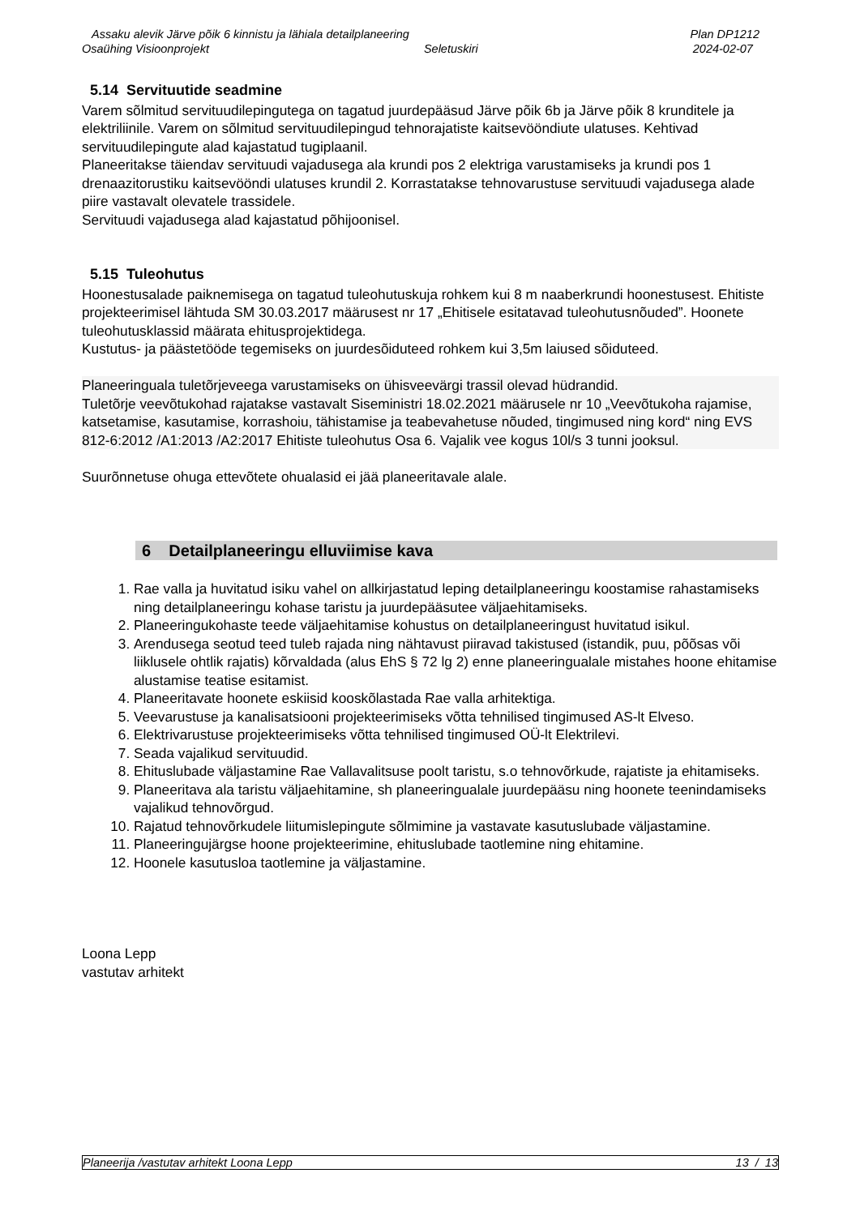Assaku alevik Järve põik 6 kinnistu ja lähiala detailplaneering Plan DP1212
Osaühing Visioonprojekt Seletuskiri 2024-02-07
5.14 Servituutide seadmine
Varem sõlmitud servituudilepingutega on tagatud juurdepääsud Järve põik 6b ja Järve põik 8 krunditele ja elektriliinile. Varem on sõlmitud servituudilepingud tehnorajatiste kaitsevööndiute ulatuses. Kehtivad servituudilepingute alad kajastatud tugiplaanil.
Planeeritakse täiendav servituudi vajadusega ala krundi pos 2 elektriga varustamiseks ja krundi pos 1 drenaazitorustiku kaitsevööndi ulatuses krundil 2. Korrastatakse tehnovarustuse servituudi vajadusega alade piire vastavalt olevatele trassidele.
Servituudi vajadusega alad kajastatud põhijoonisel.
5.15 Tuleohutus
Hoonestusalade paiknemisega on tagatud tuleohutuskuja rohkem kui 8 m naaberkrundi hoonestusest. Ehitiste projekteerimisel lähtuda SM 30.03.2017 määrusest nr 17 „Ehitisele esitatavad tuleohutusnõuded”. Hoonete tuleohutusklassid määrata ehitusprojektidega.
Kustutus- ja päästetööde tegemiseks on juurdesõiduteed rohkem kui 3,5m laiused sõiduteed.
Planeeringuala tuletõrjeveega varustamiseks on ühisveevärgi trassil olevad hüdrandid.
Tuletõrje veevõtukohad rajatakse vastavalt Siseministri 18.02.2021 määrusele nr 10 „Veevõtukoha rajamise, katsetamise, kasutamise, korrashoiu, tähistamise ja teabevahetuse nõuded, tingimused ning kord“ ning EVS 812-6:2012 /A1:2013 /A2:2017 Ehitiste tuleohutus Osa 6. Vajalik vee kogus 10l/s 3 tunni jooksul.
Suurõnnetuse ohuga ettevõtete ohualasid ei jää planeeritavale alale.
6 Detailplaneeringu elluviimise kava
1. Rae valla ja huvitatud isiku vahel on allkirjastatud leping detailplaneeringu koostamise rahastamiseks ning detailplaneeringu kohase taristu ja juurdepääsutee väljaehitamiseks.
2. Planeeringukohaste teede väljaehitamise kohustus on detailplaneeringust huvitatud isikul.
3. Arendusega seotud teed tuleb rajada ning nähtavust piiravad takistused (istandik, puu, põõsas või liiklusele ohtlik rajatis) kõrvaldada (alus EhS § 72 lg 2) enne planeeringualale mistahes hoone ehitamise alustamise teatise esitamist.
4. Planeeritavate hoonete eskiisid kooskõlastada Rae valla arhitektiga.
5. Veevarustuse ja kanalisatsiooni projekteerimiseks võtta tehnilised tingimused AS-lt Elveso.
6. Elektrivarustuse projekteerimiseks võtta tehnilised tingimused OÜ-lt Elektrilevi.
7. Seada vajalikud servituudid.
8. Ehituslubade väljastamine Rae Vallavalitsuse poolt taristu, s.o tehnovõrkude, rajatiste ja ehitamiseks.
9. Planeeritava ala taristu väljaehitamine, sh planeeringualale juurdepääsu ning hoonete teenindamiseks vajalikud tehnovõrgud.
10. Rajatud tehnovõrkudele liitumislepingute sõlmimine ja vastavate kasutuslubade väljastamine.
11. Planeeringujärgse hoone projekteerimine, ehituslubade taotlemine ning ehitamine.
12. Hoonele kasutusloa taotlemine ja väljastamine.
Loona Lepp
vastutav arhitekt
Planeerija /vastutav arhitekt Loona Lepp 13 / 13